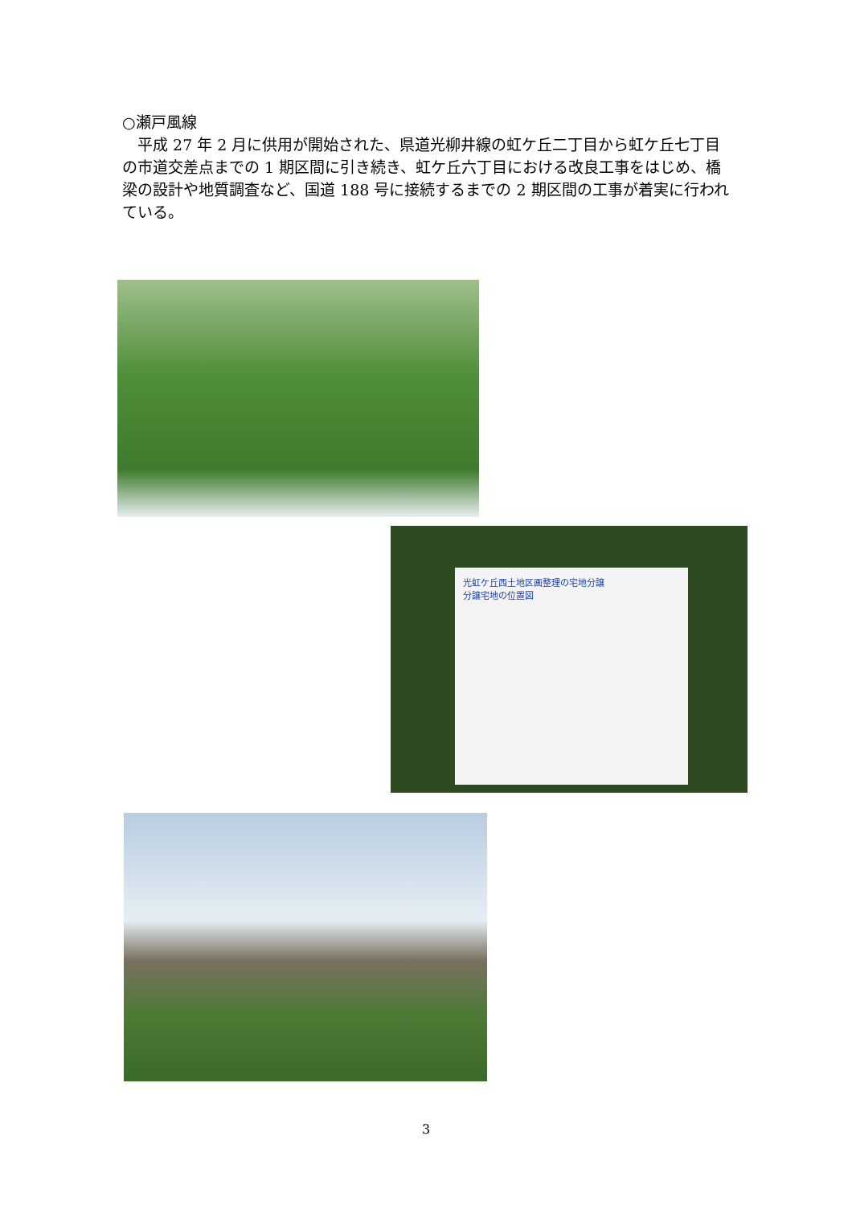○瀬戸風線
　平成 27 年 2 月に供用が開始された、県道光柳井線の虹ケ丘二丁目から虹ケ丘七丁目の市道交差点までの 1 期区間に引き続き、虹ケ丘六丁目における改良工事をはじめ、橋梁の設計や地質調査など、国道 188 号に接続するまでの 2 期区間の工事が着実に行われている。
光虹ケ丘西土地区画整理の宅地分譲
分譲宅地の位置図
3